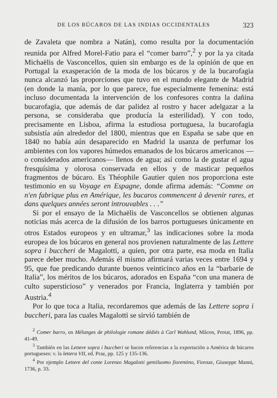DE LOS BÚCAROS DE LAS INDIAS OCCIDENTALES 323
de Zavaleta que nombra a Natán), como resulta por la documentación reunida por Alfred Morel-Fatio para el “comer barro”,<sup>2</sup> y por la ya citada Michaëlis de Vasconcellos, quien sin embargo es de la opinión de que en Portugal la exasperación de la moda de los búcaros y de la bucarofagia nunca alcanzó las proporciones que tuvo en el mundo elegante de Madrid (en donde la manía, por lo que parece, fue especialmente femenina: está incluso documentada la intervención de los confesores contra la dañina bucarofagia, que además de dar palidez al rostro y hacer adelgazar a la persona, se consideraba que producía la esterilidad). Y con todo, precisamente en Lisboa, afirma la estudiosa portuguesa, la bucarofagia subsistía aún alrededor del 1800, mientras que en España se sabe que en 1840 no había aún desaparecido en Madrid la usanza de perfumar los ambientes con los vapores húmedos emanados de los búcaros americanos —o considerados americanos— llenos de agua; así como la de gustar el agua fresquísima y olorosa conservada en ellos y de masticar pequeños fragmentos de búcaro. Es Théophile Gautier quien nos proporciona este testimonio en su Voyage en Espagne, donde afirma además: “Comme on n'en fabrique plus en Amérique, les bucaros commencent à devenir rares, et dans quelques années seront introuvables . . .”
Si por el ensayo de la Michaëlis de Vasconcellos se obtienen algunas noticias más acerca de la difusión de los barros portugueses únicamente en otros Estados europeos y en ultramar,<sup>3</sup> las indicaciones sobre la moda europea de los búcaros en general nos provienen naturalmente de las Lettere sopra i buccheri de Magalotti, a quien, por otra parte, esa moda en Italia parece deber mucho. Además él mismo afirmará varias veces entre 1694 y 95, que fue predicando durante buenos veinticinco años en la “barbarie de Italia”, los méritos de los búcaros, adorados en España “con una manera de culto supersticioso” y venerados por Francia, Inglaterra y también por Austria.<sup>4</sup>
Por lo que toca a Italia, recordaremos que además de las Lettere sopra i buccheri, para las cuales Magalotti se sirvió también de
<sup>2</sup> Comer barro, en Mélanges de philologie romane dédiés à Carl Wahlund, Mâcon, Protat, 1896, pp. 41-49.
<sup>3</sup> También en las Lettere sopra i buccheri se hacen referencias a la exportación a América de búcaros portugueses: v. la lettera VII, ed. Praz, pp. 125 y 135-136.
<sup>4</sup> Por ejemplo Lettere del conte Lorenzo Magalotti gentiluomo fiorentino, Firenze, Giuseppe Manni, 1736, p. 33.